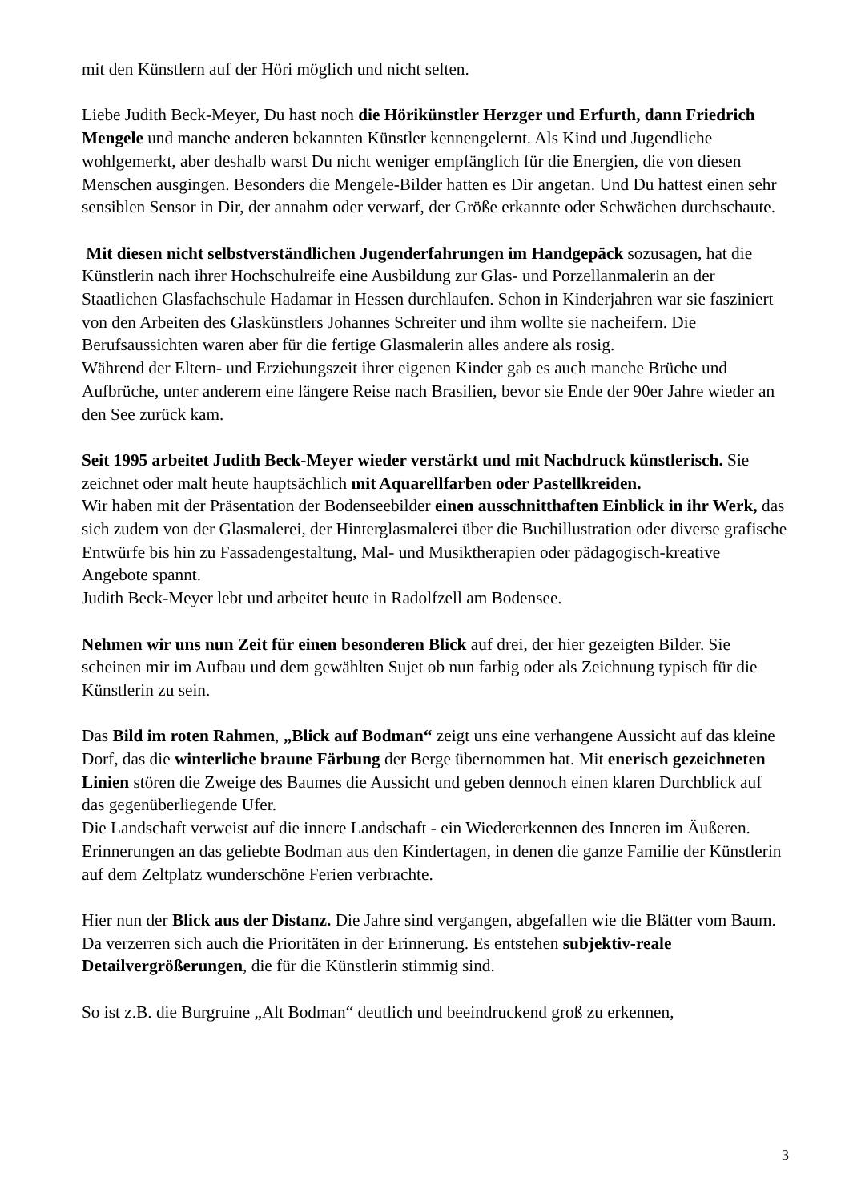mit den Künstlern auf der Höri möglich und nicht selten.
Liebe Judith Beck-Meyer, Du hast noch die Hörikünstler Herzger und Erfurth, dann Friedrich Mengele und manche anderen bekannten Künstler kennengelernt. Als Kind und Jugendliche wohlgemerkt, aber deshalb warst Du nicht weniger empfänglich für die Energien, die von diesen Menschen ausgingen. Besonders die Mengele-Bilder hatten es Dir angetan. Und Du hattest einen sehr sensiblen Sensor in Dir, der annahm oder verwarf, der Größe erkannte oder Schwächen durchschaute.
Mit diesen nicht selbstverständlichen Jugenderfahrungen im Handgepäck sozusagen, hat die Künstlerin nach ihrer Hochschulreife eine Ausbildung zur Glas- und Porzellanmalerin an der Staatlichen Glasfachschule Hadamar in Hessen durchlaufen. Schon in Kinderjahren war sie fasziniert von den Arbeiten des Glaskünstlers Johannes Schreiter und ihm wollte sie nacheifern. Die Berufsaussichten waren aber für die fertige Glasmalerin alles andere als rosig.
Während der Eltern- und Erziehungszeit ihrer eigenen Kinder gab es auch manche Brüche und Aufbrüche, unter anderem eine längere Reise nach Brasilien, bevor sie Ende der 90er Jahre wieder an den See zurück kam.
Seit 1995 arbeitet Judith Beck-Meyer wieder verstärkt und mit Nachdruck künstlerisch. Sie zeichnet oder malt heute hauptsächlich mit Aquarellfarben oder Pastellkreiden.
Wir haben mit der Präsentation der Bodenseebilder einen ausschnitthaften Einblick in ihr Werk, das sich zudem von der Glasmalerei, der Hinterglasmalerei über die Buchillustration oder diverse grafische Entwürfe bis hin zu Fassadengestaltung, Mal- und Musiktherapien oder pädagogisch-kreative Angebote spannt.
Judith Beck-Meyer lebt und arbeitet heute in Radolfzell am Bodensee.
Nehmen wir uns nun Zeit für einen besonderen Blick auf drei, der hier gezeigten Bilder. Sie scheinen mir im Aufbau und dem gewählten Sujet ob nun farbig oder als Zeichnung typisch für die Künstlerin zu sein.
Das Bild im roten Rahmen, „Blick auf Bodman“ zeigt uns eine verhangene Aussicht auf das kleine Dorf, das die winterliche braune Färbung der Berge übernommen hat. Mit enerisch gezeichneten Linien stören die Zweige des Baumes die Aussicht und geben dennoch einen klaren Durchblick auf das gegenüberliegende Ufer.
Die Landschaft verweist auf die innere Landschaft - ein Wiedererkennen des Inneren im Äußeren. Erinnerungen an das geliebte Bodman aus den Kindertagen, in denen die ganze Familie der Künstlerin auf dem Zeltplatz wunderschöne Ferien verbrachte.
Hier nun der Blick aus der Distanz. Die Jahre sind vergangen, abgefallen wie die Blätter vom Baum. Da verzerren sich auch die Prioritäten in der Erinnerung. Es entstehen subjektiv-reale Detailvergrößerungen, die für die Künstlerin stimmig sind.
So ist z.B. die Burgruine „Alt Bodman“ deutlich und beeindruckend groß zu erkennen,
3